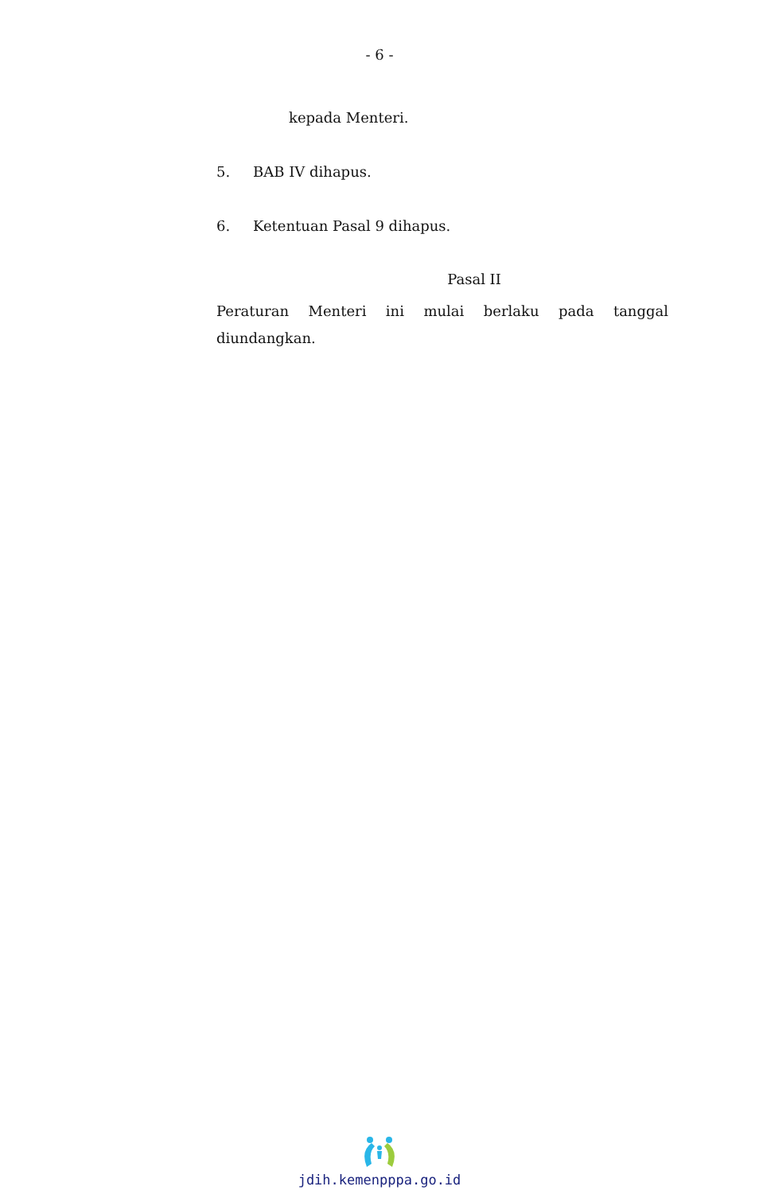- 6 -
kepada Menteri.
5. BAB IV dihapus.
6. Ketentuan Pasal 9 dihapus.
Pasal II
Peraturan Menteri ini mulai berlaku pada tanggal diundangkan.
jdih.kemenpppa.go.id